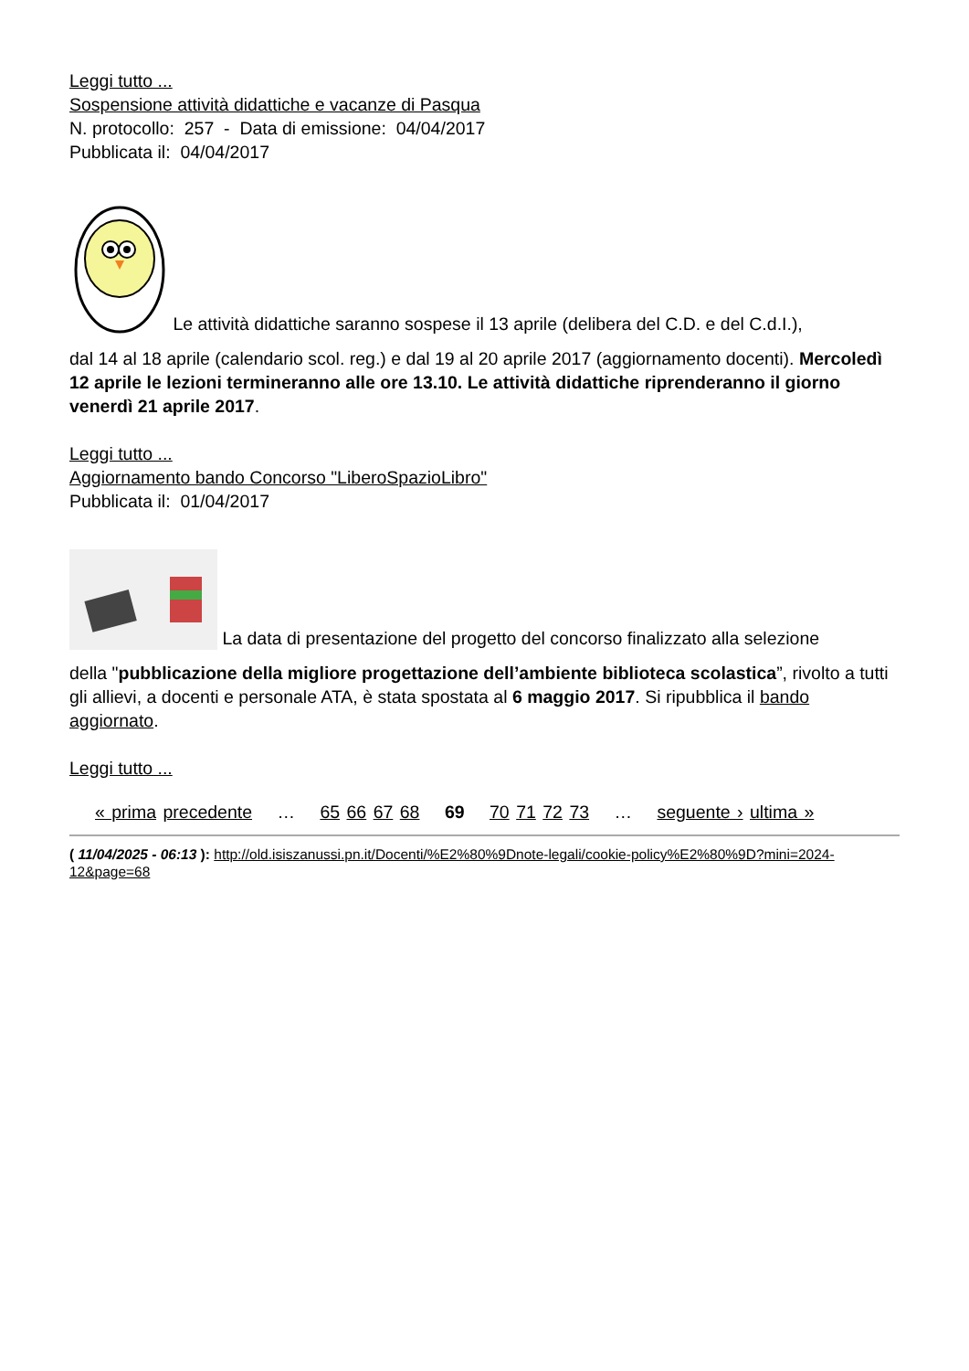Leggi tutto ...
Sospensione attività didattiche e vacanze di Pasqua
N. protocollo: 257 - Data di emissione: 04/04/2017
Pubblicata il: 04/04/2017
Le attività didattiche saranno sospese il 13 aprile (delibera del C.D. e del C.d.I.),
dal 14 al 18 aprile (calendario scol. reg.) e dal 19 al 20 aprile 2017 (aggiornamento docenti). Mercoledì 12 aprile le lezioni termineranno alle ore 13.10. Le attività didattiche riprenderanno il giorno venerdì 21 aprile 2017.
Leggi tutto ...
Aggiornamento bando Concorso "LiberoSpazioLibro"
Pubblicata il: 01/04/2017
La data di presentazione del progetto del concorso finalizzato alla selezione
della "pubblicazione della migliore progettazione dell’ambiente biblioteca scolastica”, rivolto a tutti gli allievi, a docenti e personale ATA, è stata spostata al 6 maggio 2017. Si ripubblica il bando aggiornato.
Leggi tutto ...
« prima precedente … 65 66 67 68 69 70 71 72 73 … seguente › ultima »
( 11/04/2025 - 06:13 ): http://old.isiszanussi.pn.it/Docenti/%E2%80%9Dnote-legali/cookie-policy%E2%80%9D?mini=2024-12&page=68